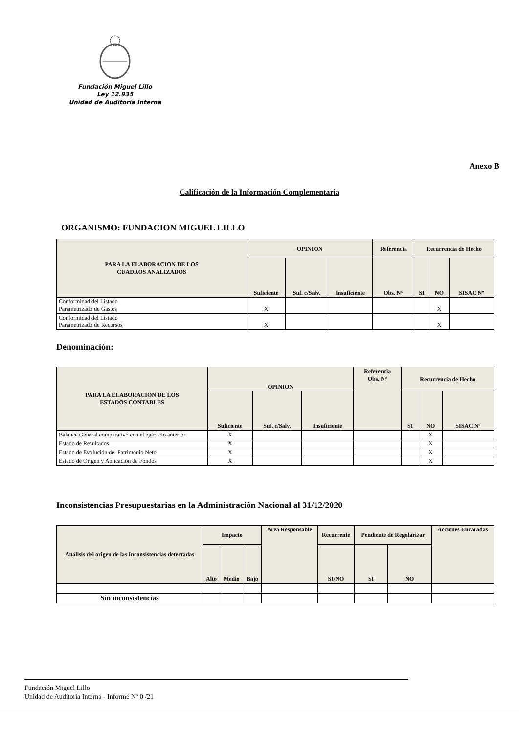Fundación Miguel Lillo
Ley 12.935
Unidad de Auditoria Interna
Anexo B
Calificación de la Información Complementaria
ORGANISMO: FUNDACION MIGUEL LILLO
| PARA LA ELABORACION DE LOS CUADROS ANALIZADOS | OPINION | | | Referencia | Recurrencia de Hecho | | |
| --- | --- | --- | --- | --- | --- | --- | --- |
| | Suficiente | Suf. c/Salv. | Insuficiente | Obs. N° | SI | NO | SISAC Nº |
| Conformidad del Listado Parametrizado de Gastos | X | | | | | X | |
| Conformidad del Listado Parametrizado de Recursos | X | | | | | X | |
Denominación:
| PARA LA ELABORACION DE LOS ESTADOS CONTABLES | OPINION | | | Referencia Obs. N° | Recurrencia de Hecho | | |
| --- | --- | --- | --- | --- | --- | --- | --- |
| | Suficiente | Suf. c/Salv. | Insuficiente | | SI | NO | SISAC Nº |
| Balance General comparativo con el ejercicio anterior | X | | | | | X | |
| Estado de Resultados | X | | | | | X | |
| Estado de Evolución del Patrimonio Neto | X | | | | | X | |
| Estado de Origen y Aplicación de Fondos | X | | | | | X | |
Inconsistencias Presupuestarias en la Administración Nacional al 31/12/2020
| Análisis del origen de las Inconsistencias detectadas | Impacto | | | Area Responsable | Recurrente | Pendiente de Regularizar | | Acciones Encaradas |
| --- | --- | --- | --- | --- | --- | --- | --- | --- |
| | Alto | Medio | Bajo | | SI/NO | SI | NO | |
| Sin inconsistencias | | | | | | | | |
Fundación Miguel Lillo
Unidad de Auditoría Interna - Informe Nº 0 /21